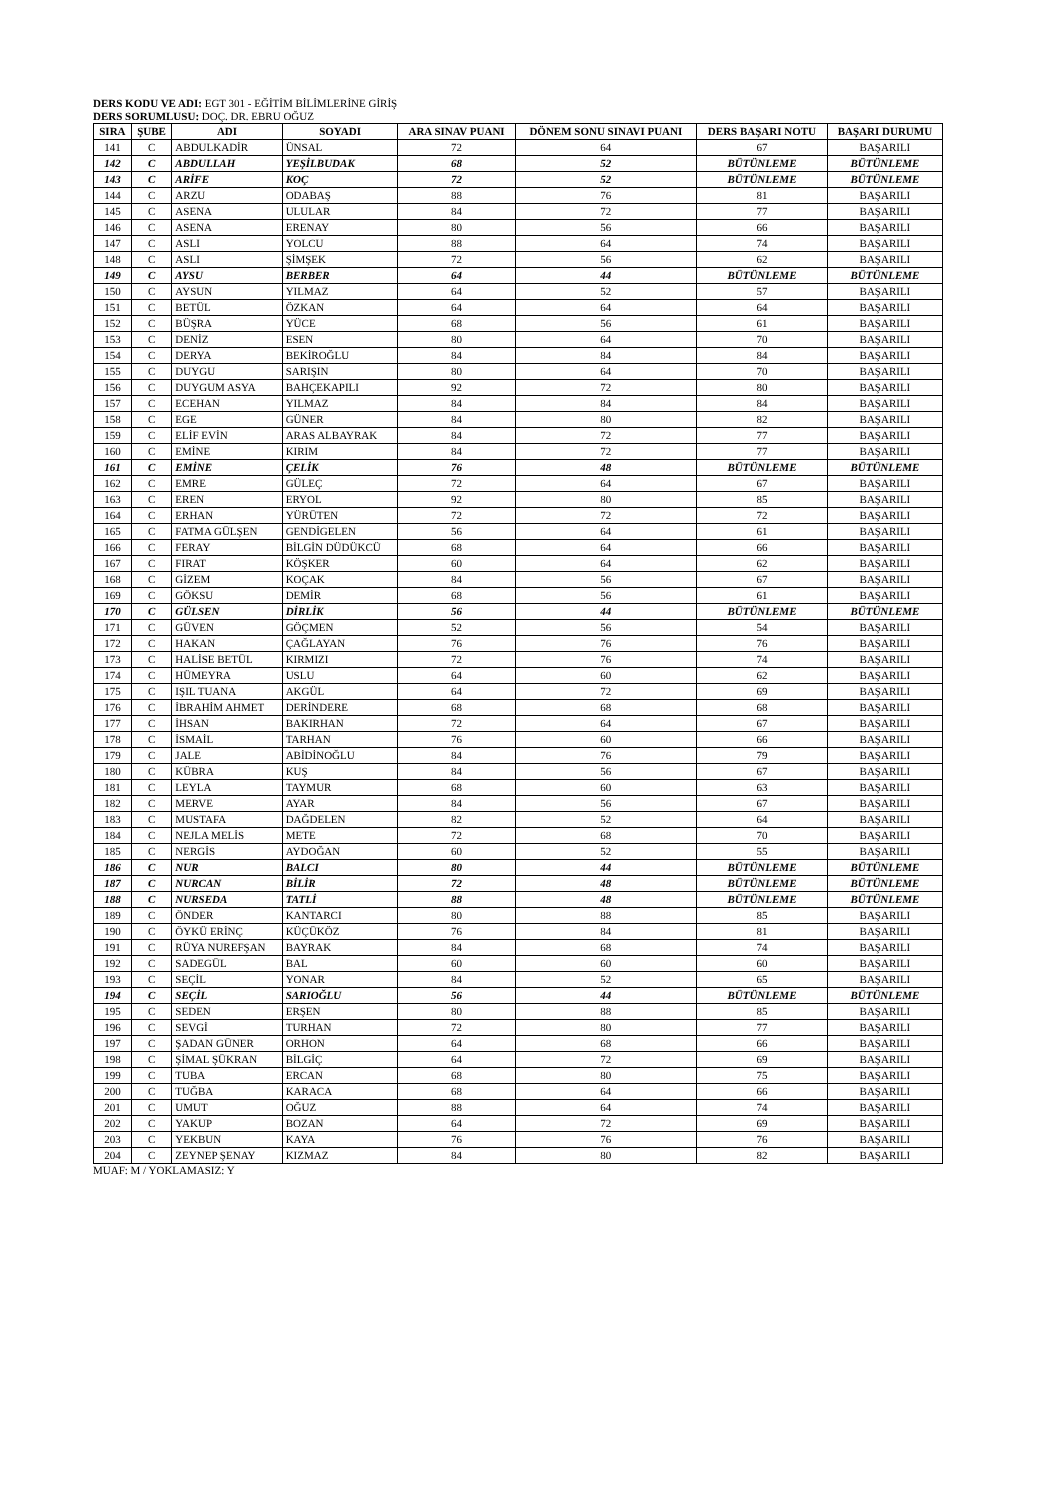DERS KODU VE ADI: EGT 301 - EĞİTİM BİLİMLERİNE GİRİŞ
DERS SORUMLUSU: DOÇ. DR. EBRU OĞUZ
| SIRA | ŞUBE | ADI | SOYADI | ARA SINAV PUANI | DÖNEM SONU SINAVI PUANI | DERS BAŞARI NOTU | BAŞARI DURUMU |
| --- | --- | --- | --- | --- | --- | --- | --- |
| 141 | C | ABDULKADİR | ÜNSAL | 72 | 64 | 67 | BAŞARILI |
| 142 | C | ABDULLAH | YEŞİLBUDAK | 68 | 52 | BÜTÜNLEME | BÜTÜNLEME |
| 143 | C | ARİFE | KOÇ | 72 | 52 | BÜTÜNLEME | BÜTÜNLEME |
| 144 | C | ARZU | ODABAŞ | 88 | 76 | 81 | BAŞARILI |
| 145 | C | ASENA | ULULAR | 84 | 72 | 77 | BAŞARILI |
| 146 | C | ASENA | ERENAY | 80 | 56 | 66 | BAŞARILI |
| 147 | C | ASLI | YOLCU | 88 | 64 | 74 | BAŞARILI |
| 148 | C | ASLI | ŞİMŞEK | 72 | 56 | 62 | BAŞARILI |
| 149 | C | AYSU | BERBER | 64 | 44 | BÜTÜNLEME | BÜTÜNLEME |
| 150 | C | AYSUN | YILMAZ | 64 | 52 | 57 | BAŞARILI |
| 151 | C | BETÜL | ÖZKAN | 64 | 64 | 64 | BAŞARILI |
| 152 | C | BÜŞRA | YÜCE | 68 | 56 | 61 | BAŞARILI |
| 153 | C | DENİZ | ESEN | 80 | 64 | 70 | BAŞARILI |
| 154 | C | DERYA | BEKİROĞLU | 84 | 84 | 84 | BAŞARILI |
| 155 | C | DUYGU | SARIŞIN | 80 | 64 | 70 | BAŞARILI |
| 156 | C | DUYGUM ASYA | BAHÇEKAPILI | 92 | 72 | 80 | BAŞARILI |
| 157 | C | ECEHAN | YILMAZ | 84 | 84 | 84 | BAŞARILI |
| 158 | C | EGE | GÜNER | 84 | 80 | 82 | BAŞARILI |
| 159 | C | ELİF EVİN | ARAS ALBAYRAK | 84 | 72 | 77 | BAŞARILI |
| 160 | C | EMİNE | KIRIM | 84 | 72 | 77 | BAŞARILI |
| 161 | C | EMİNE | ÇELİK | 76 | 48 | BÜTÜNLEME | BÜTÜNLEME |
| 162 | C | EMRE | GÜLEÇ | 72 | 64 | 67 | BAŞARILI |
| 163 | C | EREN | ERYOL | 92 | 80 | 85 | BAŞARILI |
| 164 | C | ERHAN | YÜRÜTEN | 72 | 72 | 72 | BAŞARILI |
| 165 | C | FATMA GÜLŞEN | GENDİGELEN | 56 | 64 | 61 | BAŞARILI |
| 166 | C | FERAY | BİLGİN DÜDÜKCÜ | 68 | 64 | 66 | BAŞARILI |
| 167 | C | FIRAT | KÖŞKER | 60 | 64 | 62 | BAŞARILI |
| 168 | C | GİZEM | KOÇAK | 84 | 56 | 67 | BAŞARILI |
| 169 | C | GÖKSU | DEMİR | 68 | 56 | 61 | BAŞARILI |
| 170 | C | GÜLSEN | DİRLİK | 56 | 44 | BÜTÜNLEME | BÜTÜNLEME |
| 171 | C | GÜVEN | GÖÇMEN | 52 | 56 | 54 | BAŞARILI |
| 172 | C | HAKAN | ÇAĞLAYAN | 76 | 76 | 76 | BAŞARILI |
| 173 | C | HALİSE BETÜL | KIRMIZI | 72 | 76 | 74 | BAŞARILI |
| 174 | C | HÜMEYRA | USLU | 64 | 60 | 62 | BAŞARILI |
| 175 | C | IŞIL TUANA | AKGÜL | 64 | 72 | 69 | BAŞARILI |
| 176 | C | İBRAHİM AHMET | DERİNDERE | 68 | 68 | 68 | BAŞARILI |
| 177 | C | İHSAN | BAKIRHAN | 72 | 64 | 67 | BAŞARILI |
| 178 | C | İSMAİL | TARHAN | 76 | 60 | 66 | BAŞARILI |
| 179 | C | JALE | ABİDİNOĞLU | 84 | 76 | 79 | BAŞARILI |
| 180 | C | KÜBRA | KUŞ | 84 | 56 | 67 | BAŞARILI |
| 181 | C | LEYLA | TAYMUR | 68 | 60 | 63 | BAŞARILI |
| 182 | C | MERVE | AYAR | 84 | 56 | 67 | BAŞARILI |
| 183 | C | MUSTAFA | DAĞDELEN | 82 | 52 | 64 | BAŞARILI |
| 184 | C | NEJLA MELİS | METE | 72 | 68 | 70 | BAŞARILI |
| 185 | C | NERGİS | AYDOĞAN | 60 | 52 | 55 | BAŞARILI |
| 186 | C | NUR | BALCI | 80 | 44 | BÜTÜNLEME | BÜTÜNLEME |
| 187 | C | NURCAN | BİLİR | 72 | 48 | BÜTÜNLEME | BÜTÜNLEME |
| 188 | C | NURSEDA | TATLİ | 88 | 48 | BÜTÜNLEME | BÜTÜNLEME |
| 189 | C | ÖNDER | KANTARCI | 80 | 88 | 85 | BAŞARILI |
| 190 | C | ÖYKÜ ERİNÇ | KÜÇÜKÖZ | 76 | 84 | 81 | BAŞARILI |
| 191 | C | RÜYA NUREFŞAN | BAYRAK | 84 | 68 | 74 | BAŞARILI |
| 192 | C | SADEGÜL | BAL | 60 | 60 | 60 | BAŞARILI |
| 193 | C | SEÇİL | YONAR | 84 | 52 | 65 | BAŞARILI |
| 194 | C | SEÇİL | SARIOĞLU | 56 | 44 | BÜTÜNLEME | BÜTÜNLEME |
| 195 | C | SEDEN | ERŞEN | 80 | 88 | 85 | BAŞARILI |
| 196 | C | SEVGİ | TURHAN | 72 | 80 | 77 | BAŞARILI |
| 197 | C | ŞADAN GÜNER | ORHON | 64 | 68 | 66 | BAŞARILI |
| 198 | C | ŞİMAL ŞÜKRAN | BİLGİÇ | 64 | 72 | 69 | BAŞARILI |
| 199 | C | TUBA | ERCAN | 68 | 80 | 75 | BAŞARILI |
| 200 | C | TUĞBA | KARACA | 68 | 64 | 66 | BAŞARILI |
| 201 | C | UMUT | OĞUZ | 88 | 64 | 74 | BAŞARILI |
| 202 | C | YAKUP | BOZAN | 64 | 72 | 69 | BAŞARILI |
| 203 | C | YEKBUN | KAYA | 76 | 76 | 76 | BAŞARILI |
| 204 | C | ZEYNEP ŞENAY | KIZMAZ | 84 | 80 | 82 | BAŞARILI |
MUAF: M / YOKLAMASIZ: Y